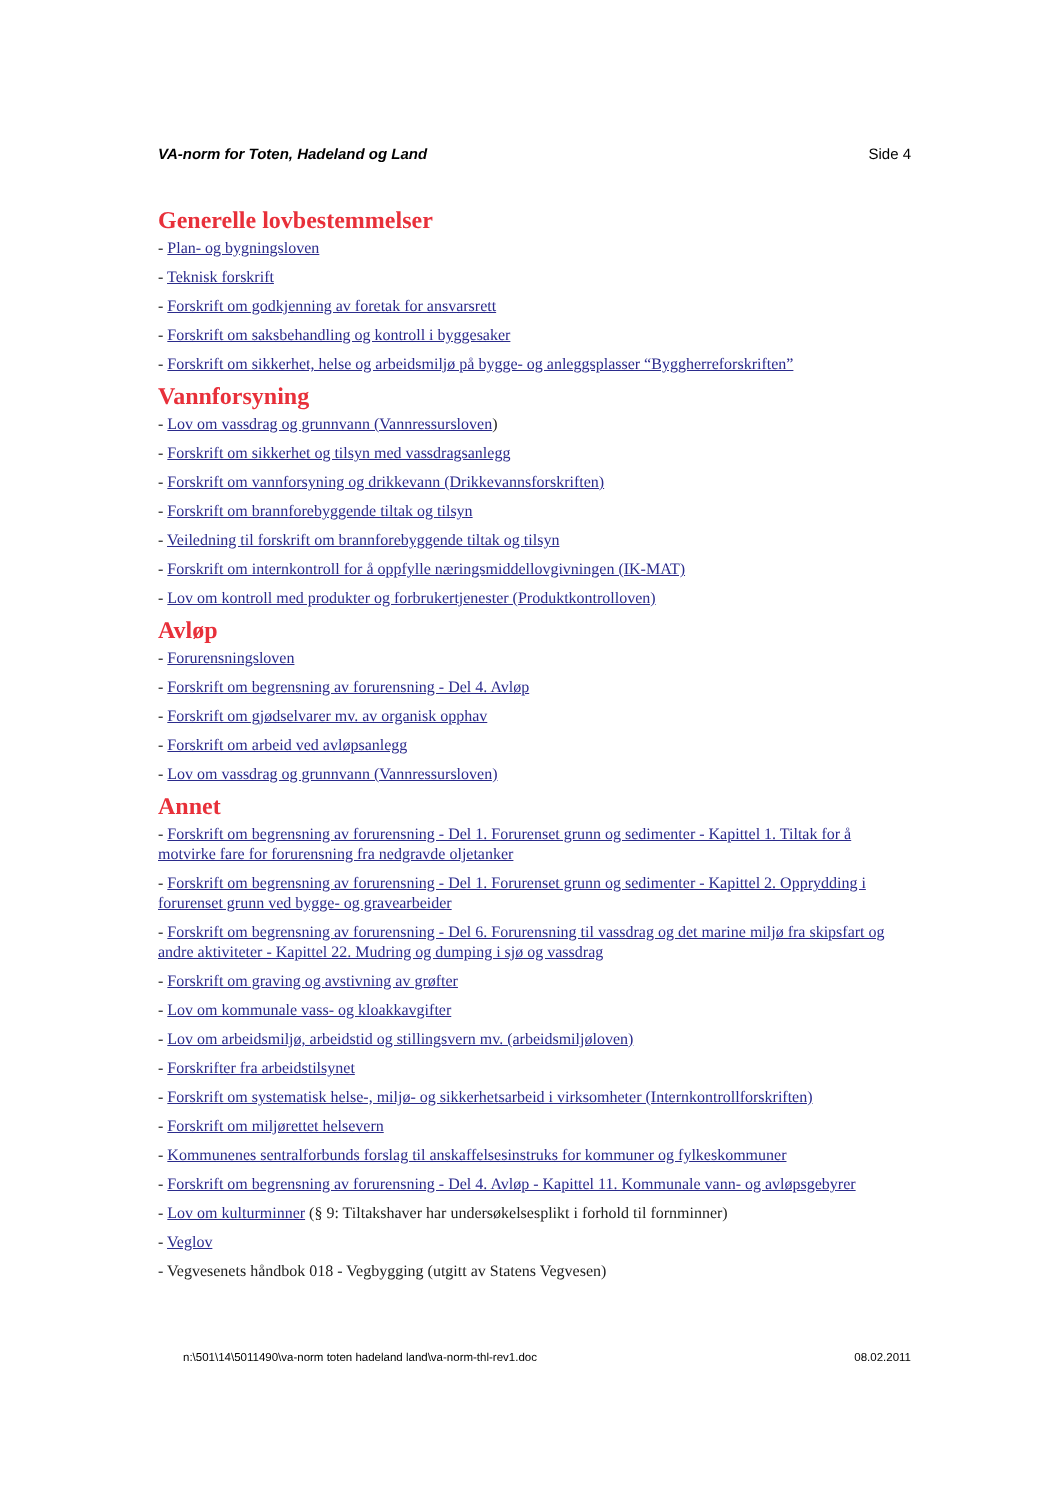VA-norm for Toten, Hadeland og Land Side 4
Generelle lovbestemmelser
- Plan- og bygningsloven
- Teknisk forskrift
- Forskrift om godkjenning av foretak for ansvarsrett
- Forskrift om saksbehandling og kontroll i byggesaker
- Forskrift om sikkerhet, helse og arbeidsmiljø på bygge- og anleggsplasser “Byggherreforskriften”
Vannforsyning
- Lov om vassdrag og grunnvann (Vannressursloven)
- Forskrift om sikkerhet og tilsyn med vassdragsanlegg
- Forskrift om vannforsyning og drikkevann (Drikkevannsforskriften)
- Forskrift om brannforebyggende tiltak og tilsyn
- Veiledning til forskrift om brannforebyggende tiltak og tilsyn
- Forskrift om internkontroll for å oppfylle næringsmiddellovgivningen (IK-MAT)
- Lov om kontroll med produkter og forbrukertjenester (Produktkontrolloven)
Avløp
- Forurensningsloven
- Forskrift om begrensning av forurensning - Del 4. Avløp
- Forskrift om gjødselvarer mv. av organisk opphav
- Forskrift om arbeid ved avløpsanlegg
- Lov om vassdrag og grunnvann (Vannressursloven)
Annet
- Forskrift om begrensning av forurensning - Del 1. Forurenset grunn og sedimenter - Kapittel 1. Tiltak for å motvirke fare for forurensning fra nedgravde oljetanker
- Forskrift om begrensning av forurensning - Del 1. Forurenset grunn og sedimenter - Kapittel 2. Opprydding i forurenset grunn ved bygge- og gravearbeider
- Forskrift om begrensning av forurensning - Del 6. Forurensning til vassdrag og det marine miljø fra skipsfart og andre aktiviteter - Kapittel 22. Mudring og dumping i sjø og vassdrag
- Forskrift om graving og avstivning av grøfter
- Lov om kommunale vass- og kloakkavgifter
- Lov om arbeidsmiljø, arbeidstid og stillingsvern mv. (arbeidsmiljøloven)
- Forskrifter fra arbeidstilsynet
- Forskrift om systematisk helse-, miljø- og sikkerhetsarbeid i virksomheter (Internkontrollforskriften)
- Forskrift om miljørettet helsevern
- Kommunenes sentralforbunds forslag til anskaffelsesinstruks for kommuner og fylkeskommuner
- Forskrift om begrensning av forurensning - Del 4. Avløp - Kapittel 11. Kommunale vann- og avløpsgebyrer
- Lov om kulturminner (§ 9: Tiltakshaver har undersøkelsesplikt i forhold til fornminner)
- Veglov
- Vegvesenets håndbok 018 - Vegbygging (utgitt av Statens Vegvesen)
n:\501\14\5011490\va-norm toten hadeland land\va-norm-thl-rev1.doc 08.02.2011